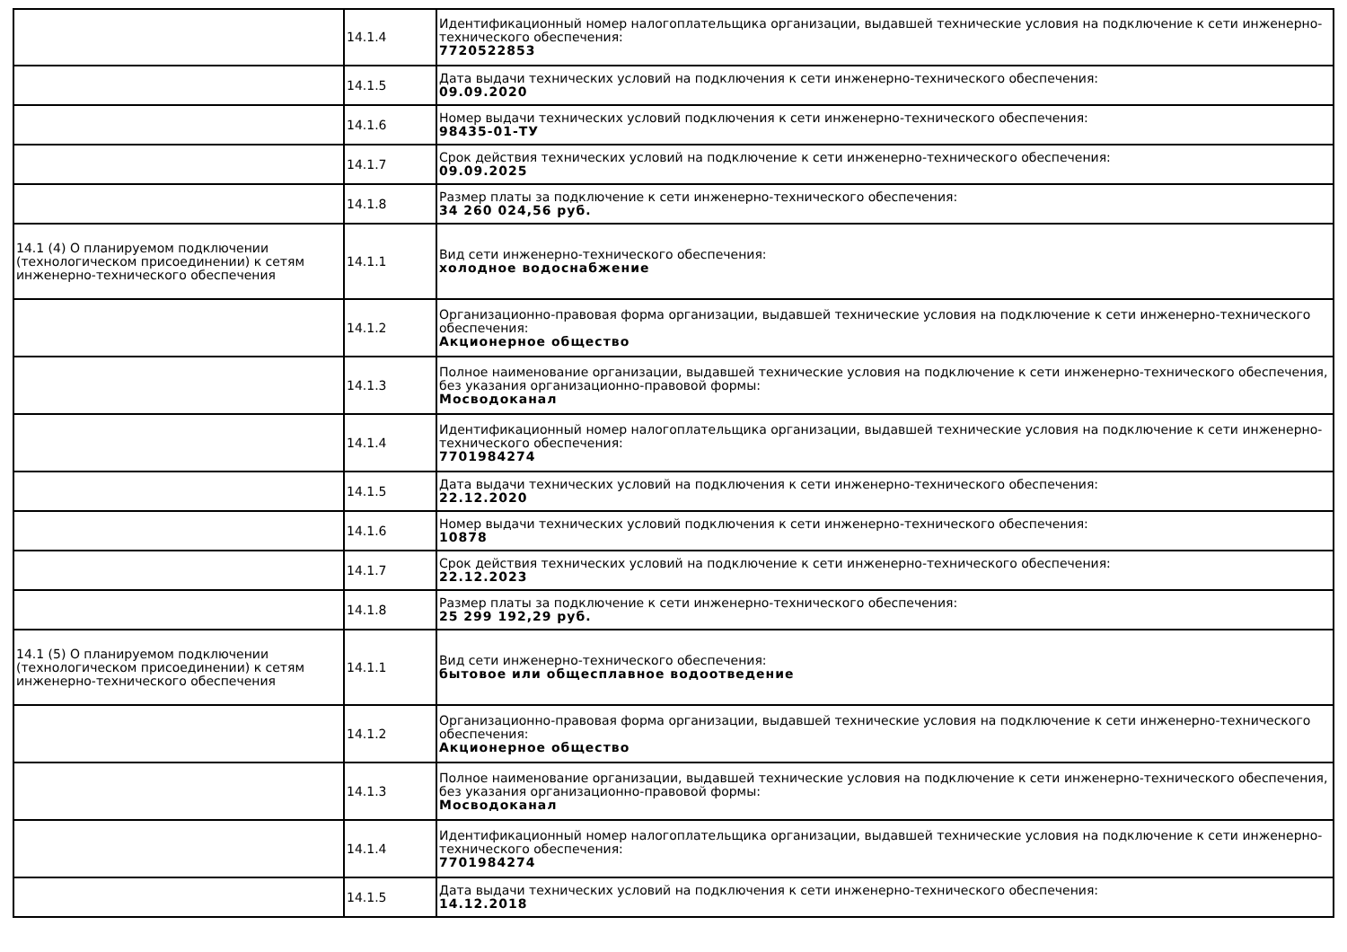| | 14.1.4 | Идентификационный номер налогоплательщика организации, выдавшей технические условия на подключение к сети инженерно-технического обеспечения: 7720522853 |
| | 14.1.5 | Дата выдачи технических условий на подключения к сети инженерно-технического обеспечения: 09.09.2020 |
| | 14.1.6 | Номер выдачи технических условий подключения к сети инженерно-технического обеспечения: 98435-01-ТУ |
| | 14.1.7 | Срок действия технических условий на подключение к сети инженерно-технического обеспечения: 09.09.2025 |
| | 14.1.8 | Размер платы за подключение к сети инженерно-технического обеспечения: 34 260 024,56 руб. |
| 14.1 (4) О планируемом подключении (технологическом присоединении) к сетям инженерно-технического обеспечения | 14.1.1 | Вид сети инженерно-технического обеспечения: холодное водоснабжение |
| | 14.1.2 | Организационно-правовая форма организации, выдавшей технические условия на подключение к сети инженерно-технического обеспечения: Акционерное общество |
| | 14.1.3 | Полное наименование организации, выдавшей технические условия на подключение к сети инженерно-технического обеспечения, без указания организационно-правовой формы: Мосводоканал |
| | 14.1.4 | Идентификационный номер налогоплательщика организации, выдавшей технические условия на подключение к сети инженерно-технического обеспечения: 7701984274 |
| | 14.1.5 | Дата выдачи технических условий на подключения к сети инженерно-технического обеспечения: 22.12.2020 |
| | 14.1.6 | Номер выдачи технических условий подключения к сети инженерно-технического обеспечения: 10878 |
| | 14.1.7 | Срок действия технических условий на подключение к сети инженерно-технического обеспечения: 22.12.2023 |
| | 14.1.8 | Размер платы за подключение к сети инженерно-технического обеспечения: 25 299 192,29 руб. |
| 14.1 (5) О планируемом подключении (технологическом присоединении) к сетям инженерно-технического обеспечения | 14.1.1 | Вид сети инженерно-технического обеспечения: бытовое или общесплавное водоотведение |
| | 14.1.2 | Организационно-правовая форма организации, выдавшей технические условия на подключение к сети инженерно-технического обеспечения: Акционерное общество |
| | 14.1.3 | Полное наименование организации, выдавшей технические условия на подключение к сети инженерно-технического обеспечения, без указания организационно-правовой формы: Мосводоканал |
| | 14.1.4 | Идентификационный номер налогоплательщика организации, выдавшей технические условия на подключение к сети инженерно-технического обеспечения: 7701984274 |
| | 14.1.5 | Дата выдачи технических условий на подключения к сети инженерно-технического обеспечения: 14.12.2018 |